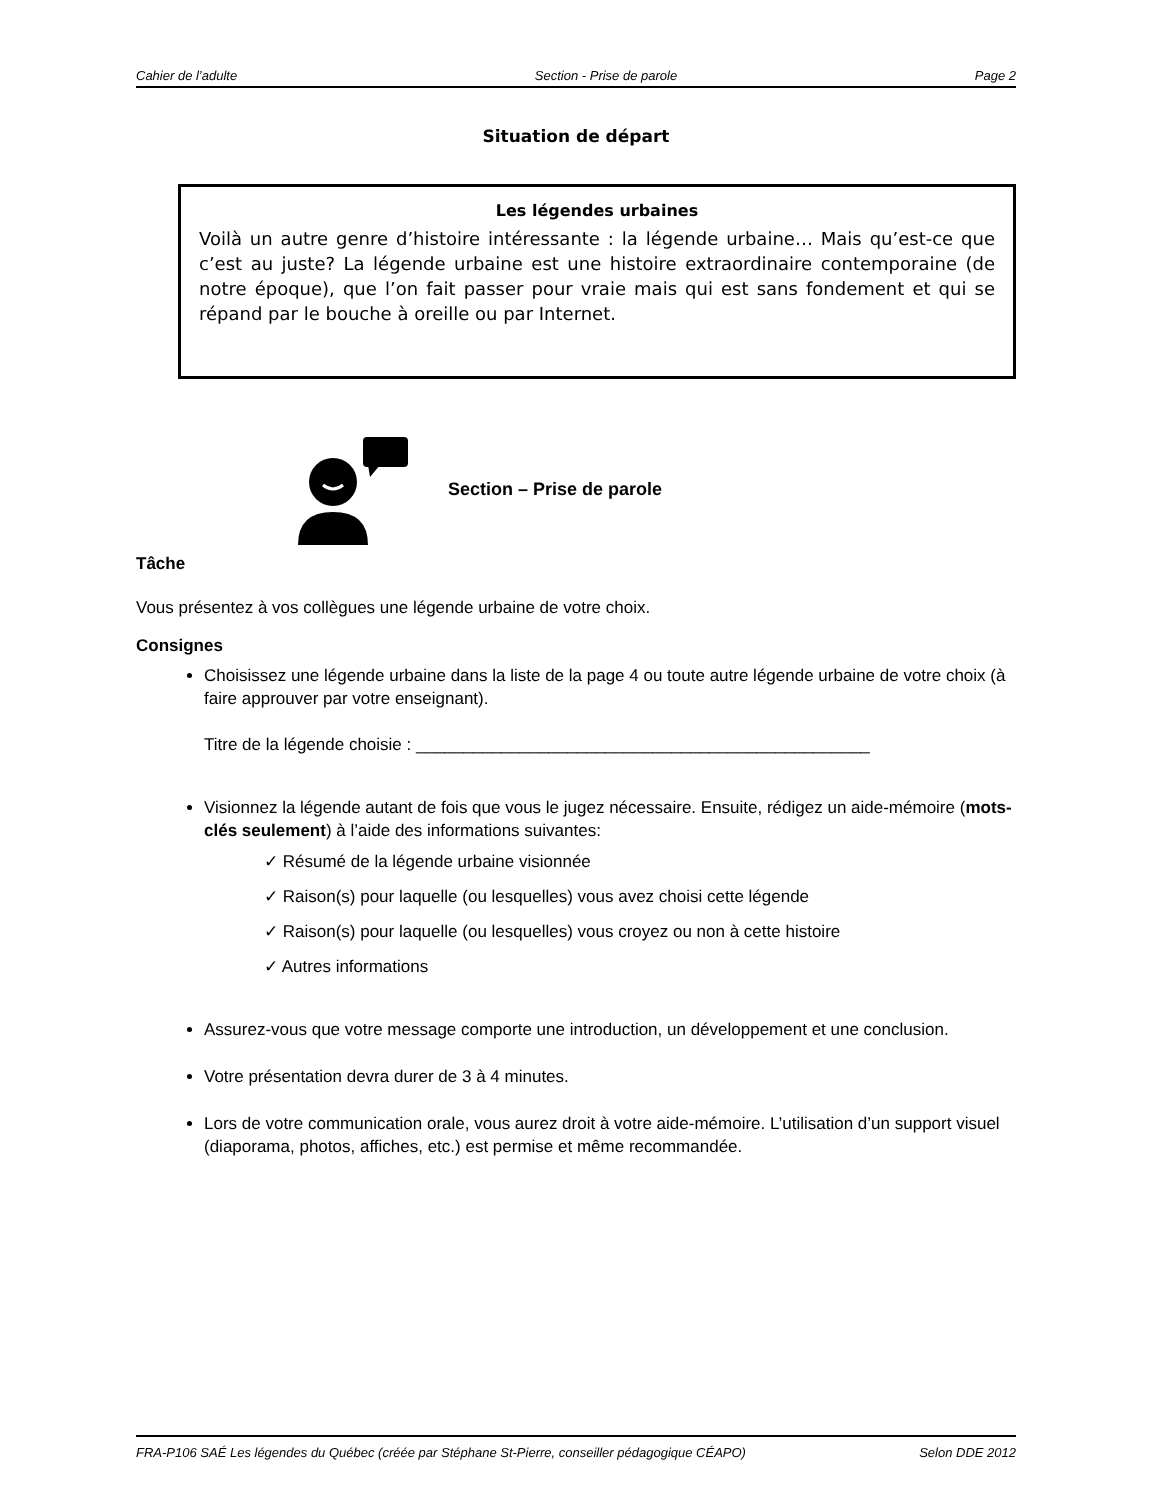Cahier de l’adulte Section - Prise de parole Page 2
Situation de départ
Les légendes urbaines
Voilà un autre genre d’histoire intéressante : la légende urbaine… Mais qu’est-ce que c’est au juste? La légende urbaine est une histoire extraordinaire contemporaine (de notre époque), que l’on fait passer pour vraie mais qui est sans fondement et qui se répand par le bouche à oreille ou par Internet.
Section – Prise de parole
Tâche
Vous présentez à vos collègues une légende urbaine de votre choix.
Consignes
Choisissez une légende urbaine dans la liste de la page 4 ou toute autre légende urbaine de votre choix (à faire approuver par votre enseignant).
Titre de la légende choisie : ________________________________________________
Visionnez la légende autant de fois que vous le jugez nécessaire. Ensuite, rédigez un aide-mémoire (mots-clés seulement) à l’aide des informations suivantes:
✓ Résumé de la légende urbaine visionnée
✓ Raison(s) pour laquelle (ou lesquelles) vous avez choisi cette légende
✓ Raison(s) pour laquelle (ou lesquelles) vous croyez ou non à cette histoire
✓ Autres informations
Assurez-vous que votre message comporte une introduction, un développement et une conclusion.
Votre présentation devra durer de 3 à 4 minutes.
Lors de votre communication orale, vous aurez droit à votre aide-mémoire. L’utilisation d’un support visuel (diaporama, photos, affiches, etc.) est permise et même recommandée.
FRA-P106 SAÉ Les légendes du Québec (créée par Stéphane St-Pierre, conseiller pédagogique CÉAPO) Selon DDE 2012